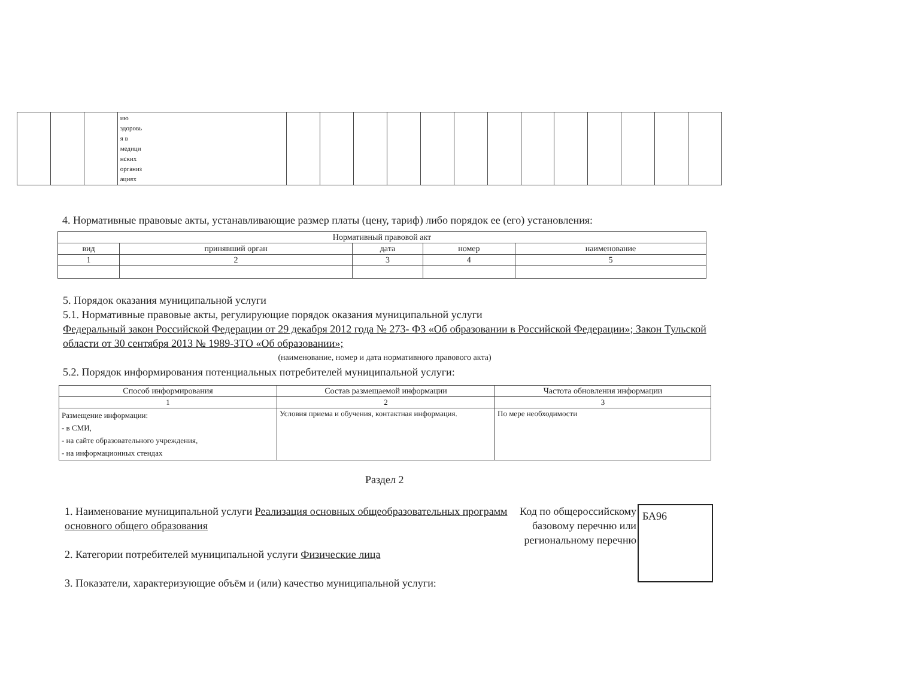| | | | ию здоровь я в медици нских организ ациях | | | | | | | | | | | | | |
4. Нормативные правовые акты, устанавливающие размер платы (цену, тариф) либо порядок ее (его) установления:
| Нормативный правовой акт | | | | |
| --- | --- | --- | --- | --- |
| вид | принявший орган | дата | номер | наименование |
| 1 | 2 | 3 | 4 | 5 |
5. Порядок оказания муниципальной услуги
5.1. Нормативные правовые акты, регулирующие порядок оказания муниципальной услуги
Федеральный закон Российской Федерации от 29 декабря 2012 года № 273- ФЗ «Об образовании в Российской Федерации»; Закон Тульской области от 30 сентября 2013 № 1989-ЗТО «Об образовании»;
(наименование, номер и дата нормативного правового акта)
5.2. Порядок информирования потенциальных потребителей муниципальной услуги:
| Способ информирования | Состав размещаемой информации | Частота обновления информации |
| --- | --- | --- |
| 1 | 2 | 3 |
| Размещение информации: - в СМИ, - на сайте образовательного учреждения, - на информационных стендах | Условия приема и обучения, контактная информация. | По мере необходимости |
Раздел 2
1. Наименование муниципальной услуги Реализация основных общеобразовательных программ основного общего образования
2. Категории потребителей муниципальной услуги Физические лица
3. Показатели, характеризующие объём и (или) качество муниципальной услуги:
Код по общероссийскому базовому перечню или региональному перечню
БА96